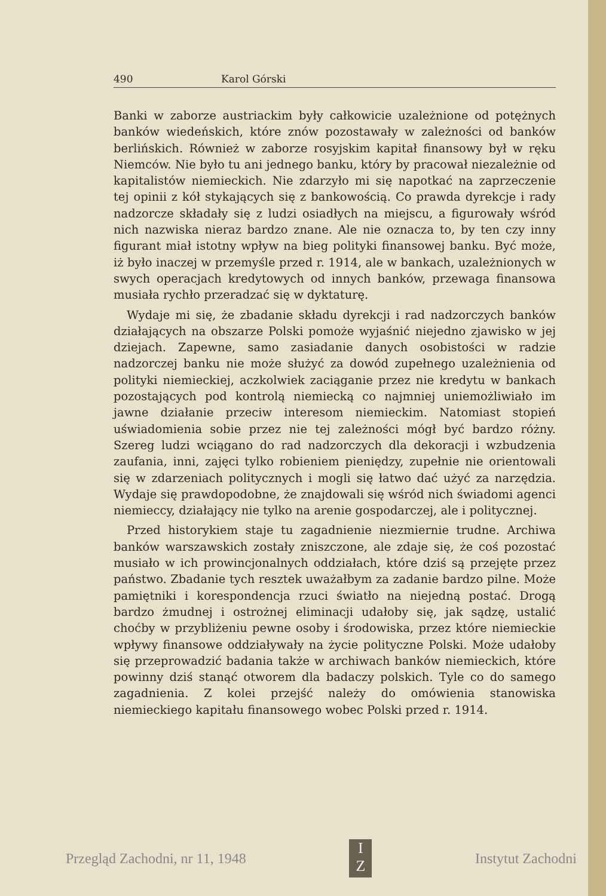490 Karol Górski
Banki w zaborze austriackim były całkowicie uzależnione od potężnych banków wiedeńskich, które znów pozostawały w zależności od banków berlińskich. Również w zaborze rosyjskim kapitał finansowy był w ręku Niemców. Nie było tu ani jednego banku, który by pracował niezależnie od kapitalistów niemieckich. Nie zdarzyło mi się napotkać na zaprzeczenie tej opinii z kół stykających się z bankowością. Co prawda dyrekcje i rady nadzorcze składały się z ludzi osiadłych na miejscu, a figurowały wśród nich nazwiska nieraz bardzo znane. Ale nie oznacza to, by ten czy inny figurant miał istotny wpływ na bieg polityki finansowej banku. Być może, iż było inaczej w przemyśle przed r. 1914, ale w bankach, uzależnionych w swych operacjach kredytowych od innych banków, przewaga finansowa musiała rychło przeradzać się w dyktaturę.
Wydaje mi się, że zbadanie składu dyrekcji i rad nadzorczych banków działających na obszarze Polski pomoże wyjaśnić niejedno zjawisko w jej dziejach. Zapewne, samo zasiadanie danych osobistości w radzie nadzorczej banku nie może służyć za dowód zupełnego uzależnienia od polityki niemieckiej, aczkolwiek zaciąganie przez nie kredytu w bankach pozostających pod kontrolą niemiecką co najmniej uniemożliwiało im jawne działanie przeciw interesom niemieckim. Natomiast stopień uświadomienia sobie przez nie tej zależności mógł być bardzo różny. Szereg ludzi wciągano do rad nadzorczych dla dekoracji i wzbudzenia zaufania, inni, zajęci tylko robieniem pieniędzy, zupełnie nie orientowali się w zdarzeniach politycznych i mogli się łatwo dać użyć za narzędzia. Wydaje się prawdopodobne, że znajdowali się wśród nich świadomi agenci niemieccy, działający nie tylko na arenie gospodarczej, ale i politycznej.
Przed historykiem staje tu zagadnienie niezmiernie trudne. Archiwa banków warszawskich zostały zniszczone, ale zdaje się, że coś pozostać musiało w ich prowincjonalnych oddziałach, które dziś są przejęte przez państwo. Zbadanie tych resztek uważałbym za zadanie bardzo pilne. Może pamiętniki i korespondencja rzuci światło na niejedną postać. Drogą bardzo żmudnej i ostrożnej eliminacji udałoby się, jak sądzę, ustalić choćby w przybliżeniu pewne osoby i środowiska, przez które niemieckie wpływy finansowe oddziaływały na życie polityczne Polski. Może udałoby się przeprowadzić badania także w archiwach banków niemieckich, które powinny dziś stanąć otworem dla badaczy polskich. Tyle co do samego zagadnienia. Z kolei przejść należy do omówienia stanowiska niemieckiego kapitału finansowego wobec Polski przed r. 1914.
Przegląd Zachodni, nr 11, 1948 I
Z Instytut Zachodni